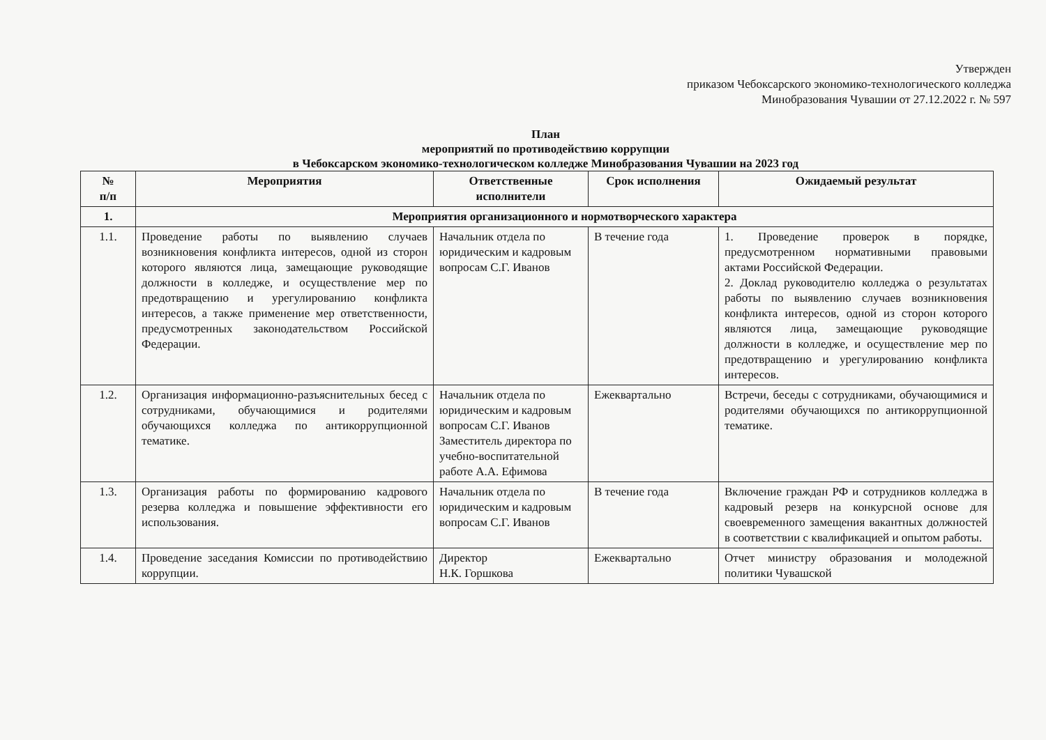Утвержден
приказом Чебоксарского экономико-технологического колледжа
Минобразования Чувашии от 27.12.2022 г. № 597
План
мероприятий по противодействию коррупции
в Чебоксарском экономико-технологическом колледже Минобразования Чувашии на 2023 год
| № п/п | Мероприятия | Ответственные исполнители | Срок исполнения | Ожидаемый результат |
| --- | --- | --- | --- | --- |
| 1. | Мероприятия организационного и нормотворческого характера | | | |
| 1.1. | Проведение работы по выявлению случаев возникновения конфликта интересов, одной из сторон которого являются лица, замещающие руководящие должности в колледже, и осуществление мер по предотвращению и урегулированию конфликта интересов, а также применение мер ответственности, предусмотренных законодательством Российской Федерации. | Начальник отдела по юридическим и кадровым вопросам С.Г. Иванов | В течение года | 1. Проведение проверок в порядке, предусмотренном нормативными правовыми актами Российской Федерации. 2. Доклад руководителю колледжа о результатах работы по выявлению случаев возникновения конфликта интересов, одной из сторон которого являются лица, замещающие руководящие должности в колледже, и осуществление мер по предотвращению и урегулированию конфликта интересов. |
| 1.2. | Организация информационно-разъяснительных бесед с сотрудниками, обучающимися и родителями обучающихся колледжа по антикоррупционной тематике. | Начальник отдела по юридическим и кадровым вопросам С.Г. Иванов Заместитель директора по учебно-воспитательной работе А.А. Ефимова | Ежеквартально | Встречи, беседы с сотрудниками, обучающимися и родителями обучающихся по антикоррупционной тематике. |
| 1.3. | Организация работы по формированию кадрового резерва колледжа и повышение эффективности его использования. | Начальник отдела по юридическим и кадровым вопросам С.Г. Иванов | В течение года | Включение граждан РФ и сотрудников колледжа в кадровый резерв на конкурсной основе для своевременного замещения вакантных должностей в соответствии с квалификацией и опытом работы. |
| 1.4. | Проведение заседания Комиссии по противодействию коррупции. | Директор Н.К. Горшкова | Ежеквартально | Отчет министру образования и молодежной политики Чувашской |